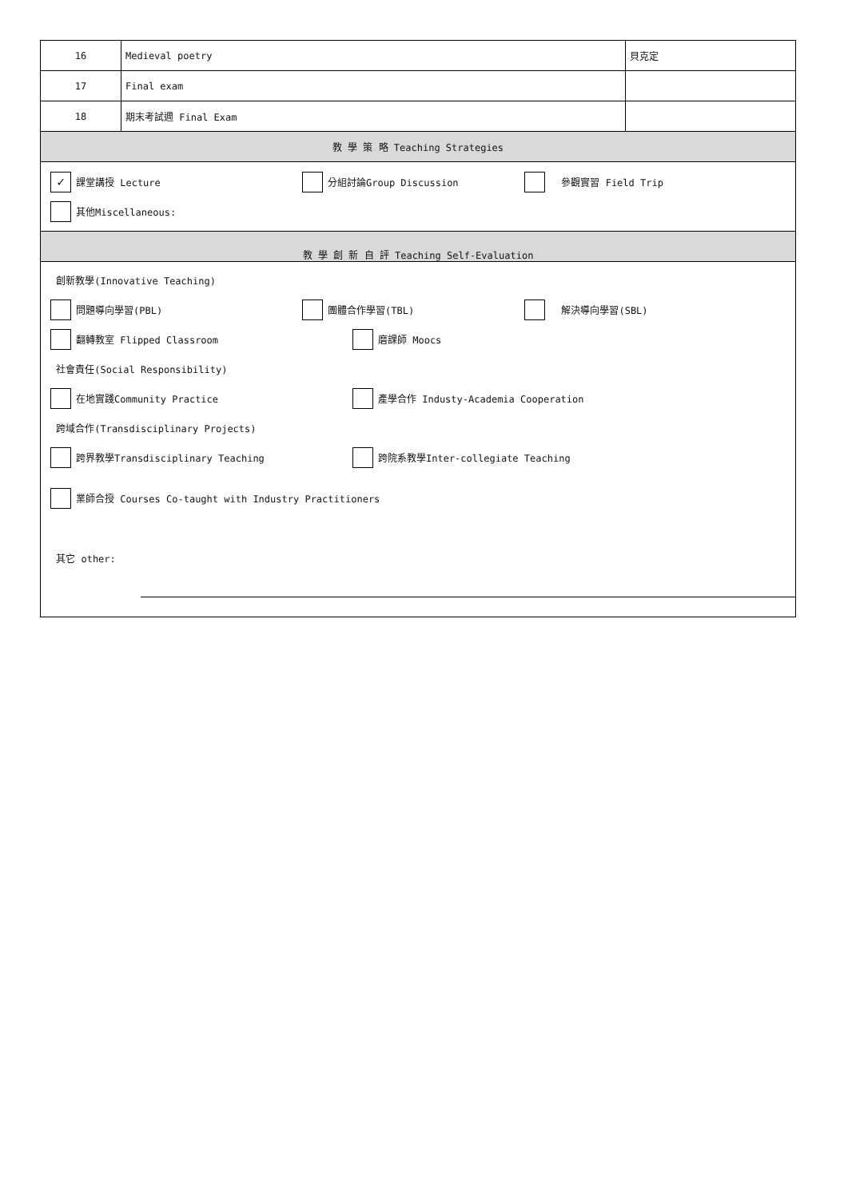| 16 | Medieval poetry | 貝克定 |
| 17 | Final exam | |
| 18 | 期末考試週 Final Exam | |
| 教 學 策 略 Teaching Strategies | | |
| ✓ 課堂講授 Lecture 分組討論Group Discussion 參觀實習 Field Trip 其他Miscellaneous: | | |
| 教 學 創 新 自 評 Teaching Self-Evaluation | | |
| 創新教學(Innovative Teaching) 問題導向學習(PBL) 團體合作學習(TBL) 解決導向學習(SBL) 翻轉教室 Flipped Classroom 磨課師 Moocs 社會責任(Social Responsibility) 在地實踐Community Practice 產學合作 Industy-Academia Cooperation 跨域合作(Transdisciplinary Projects) 跨界教學Transdisciplinary Teaching 跨院系教學Inter-collegiate Teaching 業師合授 Courses Co-taught with Industry Practitioners 其它 other: | | |